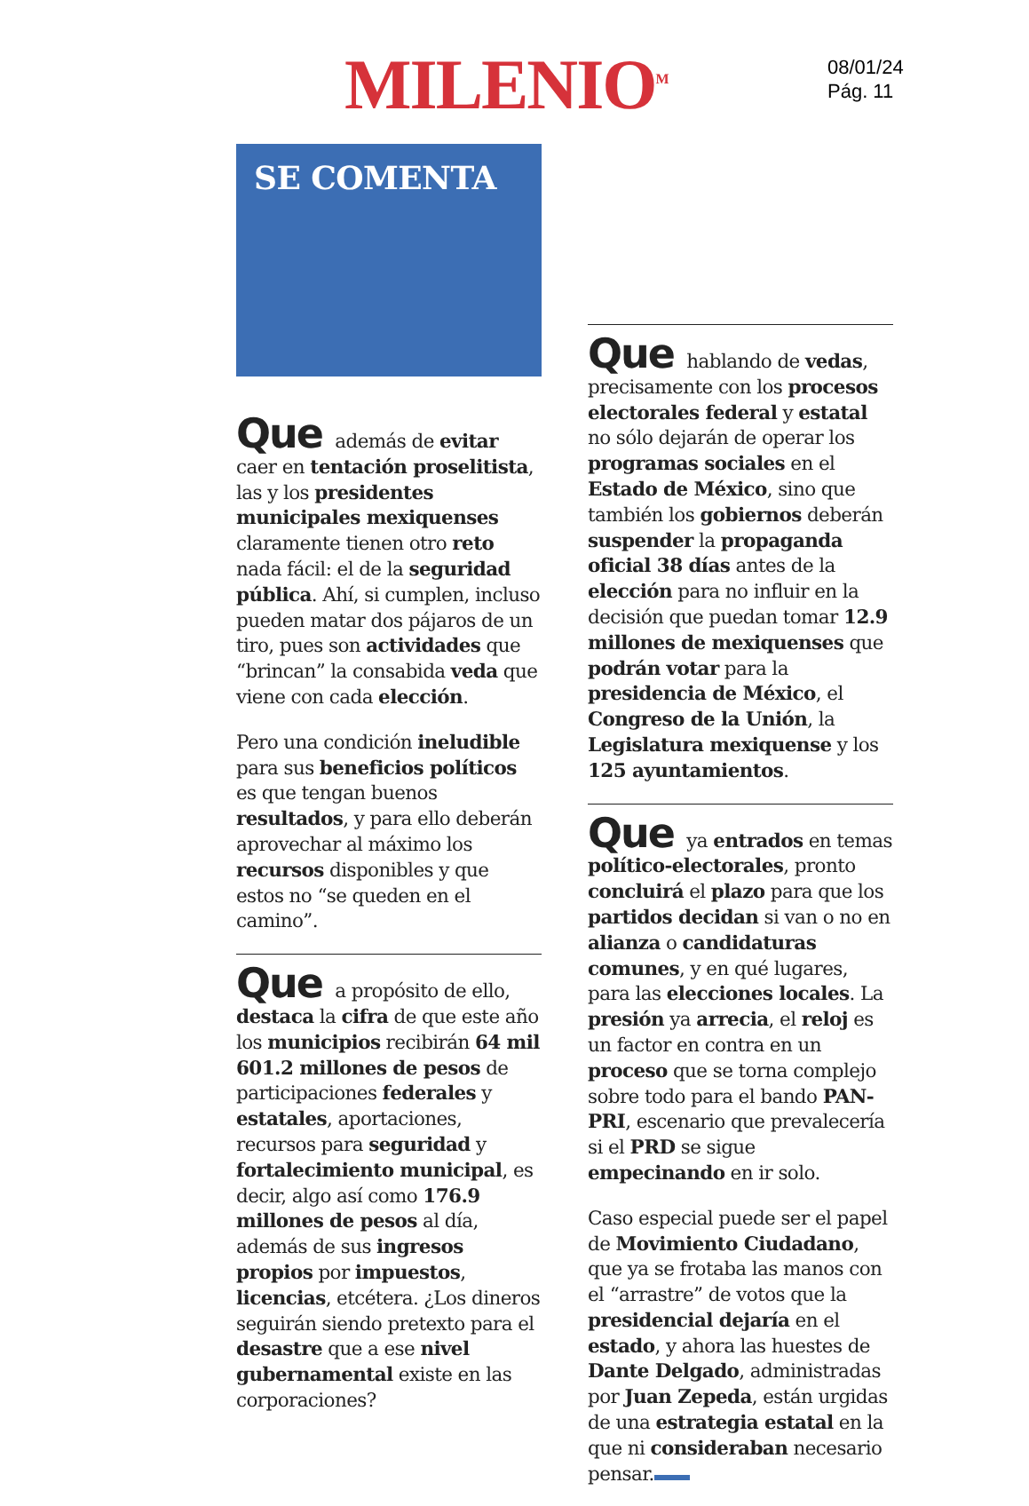MILENIO<sup>M</sup>
08/01/24
Pág. 11
SE COMENTA
Que además de evitar caer en tentación proselitista, las y los presidentes municipales mexiquenses claramente tienen otro reto nada fácil: el de la seguridad pública. Ahí, si cumplen, incluso pueden matar dos pájaros de un tiro, pues son actividades que “brincan” la consabida veda que viene con cada elección.
Pero una condición ineludible para sus beneficios políticos es que tengan buenos resultados, y para ello deberán aprovechar al máximo los recursos disponibles y que estos no “se queden en el camino”.
Que a propósito de ello, destaca la cifra de que este año los municipios recibirán 64 mil 601.2 millones de pesos de participaciones federales y estatales, aportaciones, recursos para seguridad y fortalecimiento municipal, es decir, algo así como 176.9 millones de pesos al día, además de sus ingresos propios por impuestos, licencias, etcétera. ¿Los dineros seguirán siendo pretexto para el desastre que a ese nivel gubernamental existe en las corporaciones?
Que hablando de vedas, precisamente con los procesos electorales federal y estatal no sólo dejarán de operar los programas sociales en el Estado de México, sino que también los gobiernos deberán suspender la propaganda oficial 38 días antes de la elección para no influir en la decisión que puedan tomar 12.9 millones de mexiquenses que podrán votar para la presidencia de México, el Congreso de la Unión, la Legislatura mexiquense y los 125 ayuntamientos.
Que ya entrados en temas político-electorales, pronto concluirá el plazo para que los partidos decidan si van o no en alianza o candidaturas comunes, y en qué lugares, para las elecciones locales. La presión ya arrecia, el reloj es un factor en contra en un proceso que se torna complejo sobre todo para el bando PAN-PRI, escenario que prevalecería si el PRD se sigue empecinando en ir solo.
Caso especial puede ser el papel de Movimiento Ciudadano, que ya se frotaba las manos con el “arrastre” de votos que la presidencial dejaría en el estado, y ahora las huestes de Dante Delgado, administradas por Juan Zepeda, están urgidas de una estrategia estatal en la que ni consideraban necesario pensar.